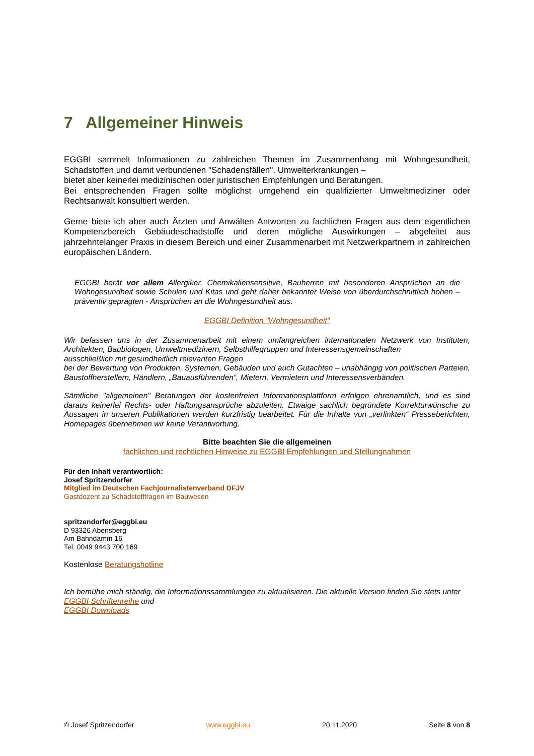7 Allgemeiner Hinweis
EGGBI sammelt Informationen zu zahlreichen Themen im Zusammenhang mit Wohngesundheit, Schadstoffen und damit verbundenen "Schadensfällen", Umwelterkrankungen –
bietet aber keinerlei medizinischen oder juristischen Empfehlungen und Beratungen.
Bei entsprechenden Fragen sollte möglichst umgehend ein qualifizierter Umweltmediziner oder Rechtsanwalt konsultiert werden.
Gerne biete ich aber auch Ärzten und Anwälten Antworten zu fachlichen Fragen aus dem eigentlichen Kompetenzbereich Gebäudeschadstoffe und deren mögliche Auswirkungen – abgeleitet aus jahrzehntelanger Praxis in diesem Bereich und einer Zusammenarbeit mit Netzwerkpartnern in zahlreichen europäischen Ländern.
EGGBI berät vor allem Allergiker, Chemikaliensensitive, Bauherren mit besonderen Ansprüchen an die Wohngesundheit sowie Schulen und Kitas und geht daher bekannter Weise von überdurchschnittlich hohen – präventiv geprägten - Ansprüchen an die Wohngesundheit aus.
EGGBI Definition "Wohngesundheit"
Wir befassen uns in der Zusammenarbeit mit einem umfangreichen internationalen Netzwerk von Instituten, Architekten, Baubiologen, Umweltmedizinern, Selbsthilfegruppen und Interessensgemeinschaften
ausschließlich mit gesundheitlich relevanten Fragen
bei der Bewertung von Produkten, Systemen, Gebäuden und auch Gutachten – unabhängig von politischen Parteien, Baustoffherstellern, Händlern, „Bauausführenden“, Mietern, Vermietern und Interessensverbänden.
Sämtliche "allgemeinen" Beratungen der kostenfreien Informationsplattform erfolgen ehrenamtlich, und es sind daraus keinerlei Rechts- oder Haftungsansprüche abzuleiten. Etwaige sachlich begründete Korrekturwünsche zu Aussagen in unseren Publikationen werden kurzfristig bearbeitet. Für die Inhalte von „verlinkten“ Presseberichten, Homepages übernehmen wir keine Verantwortung.
Bitte beachten Sie die allgemeinen
fachlichen und rechtlichen Hinweise zu EGGBI Empfehlungen und Stellungnahmen
Für den Inhalt verantwortlich:
Josef Spritzendorfer
Mitglied im Deutschen Fachjournalistenverband DFJV
Gastdozent zu Schadstofffragen im Bauwesen
spritzendorfer@eggbi.eu
D 93326 Abensberg
Am Bahndamm 16
Tel: 0049 9443 700 169
Kostenlose Beratungshotline
Ich bemühe mich ständig, die Informationssammlungen zu aktualisieren. Die aktuelle Version finden Sie stets unter
EGGBI Schriftenreihe und
EGGBI Downloads
© Josef Spritzendorfer www.eggbi.eu 20.11.2020 Seite 8 von 8